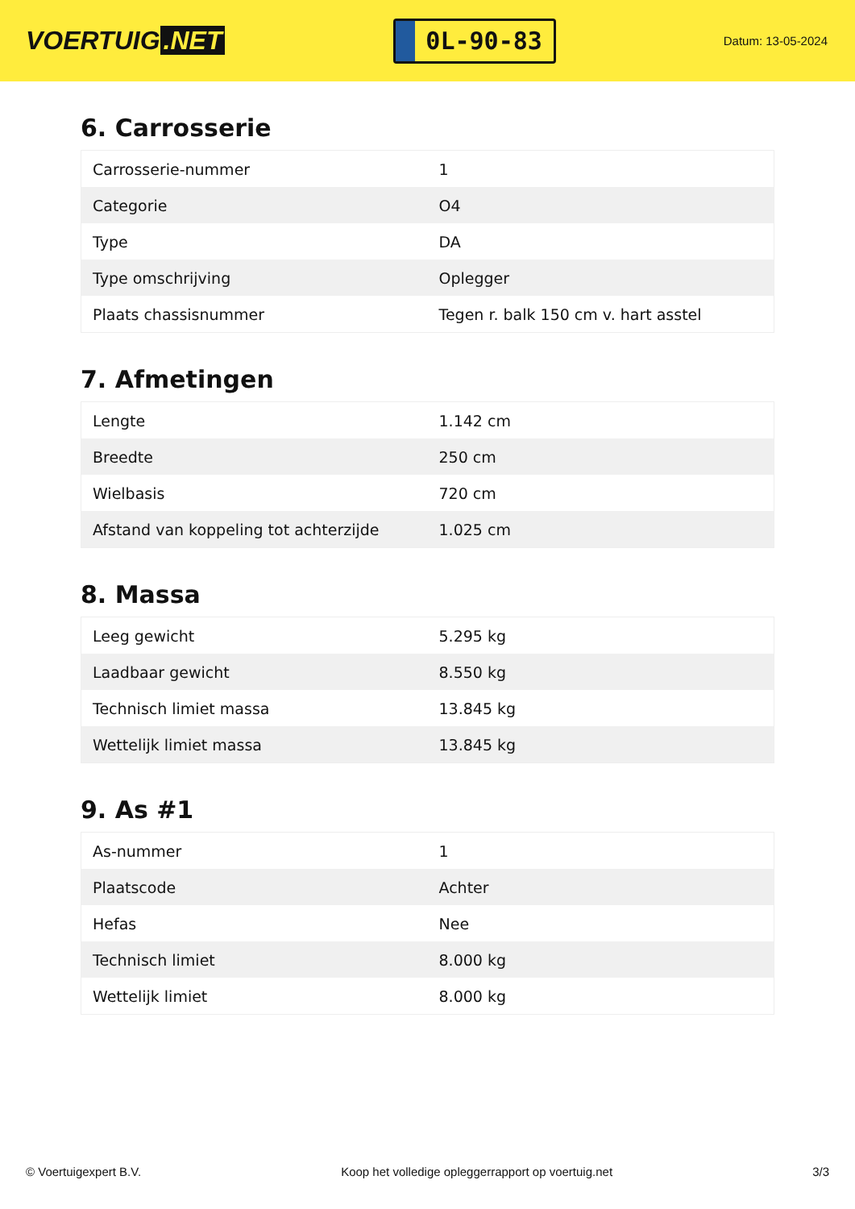VOERTUIG.NET
0L-90-83
Datum: 13-05-2024
6. Carrosserie
| Carrosserie-nummer | 1 |
| Categorie | O4 |
| Type | DA |
| Type omschrijving | Oplegger |
| Plaats chassisnummer | Tegen r. balk 150 cm v. hart asstel |
7. Afmetingen
| Lengte | 1.142 cm |
| Breedte | 250 cm |
| Wielbasis | 720 cm |
| Afstand van koppeling tot achterzijde | 1.025 cm |
8. Massa
| Leeg gewicht | 5.295 kg |
| Laadbaar gewicht | 8.550 kg |
| Technisch limiet massa | 13.845 kg |
| Wettelijk limiet massa | 13.845 kg |
9. As #1
| As-nummer | 1 |
| Plaatscode | Achter |
| Hefas | Nee |
| Technisch limiet | 8.000 kg |
| Wettelijk limiet | 8.000 kg |
© Voertuigexpert B.V. Koop het volledige opleggerrapport op voertuig.net 3/3